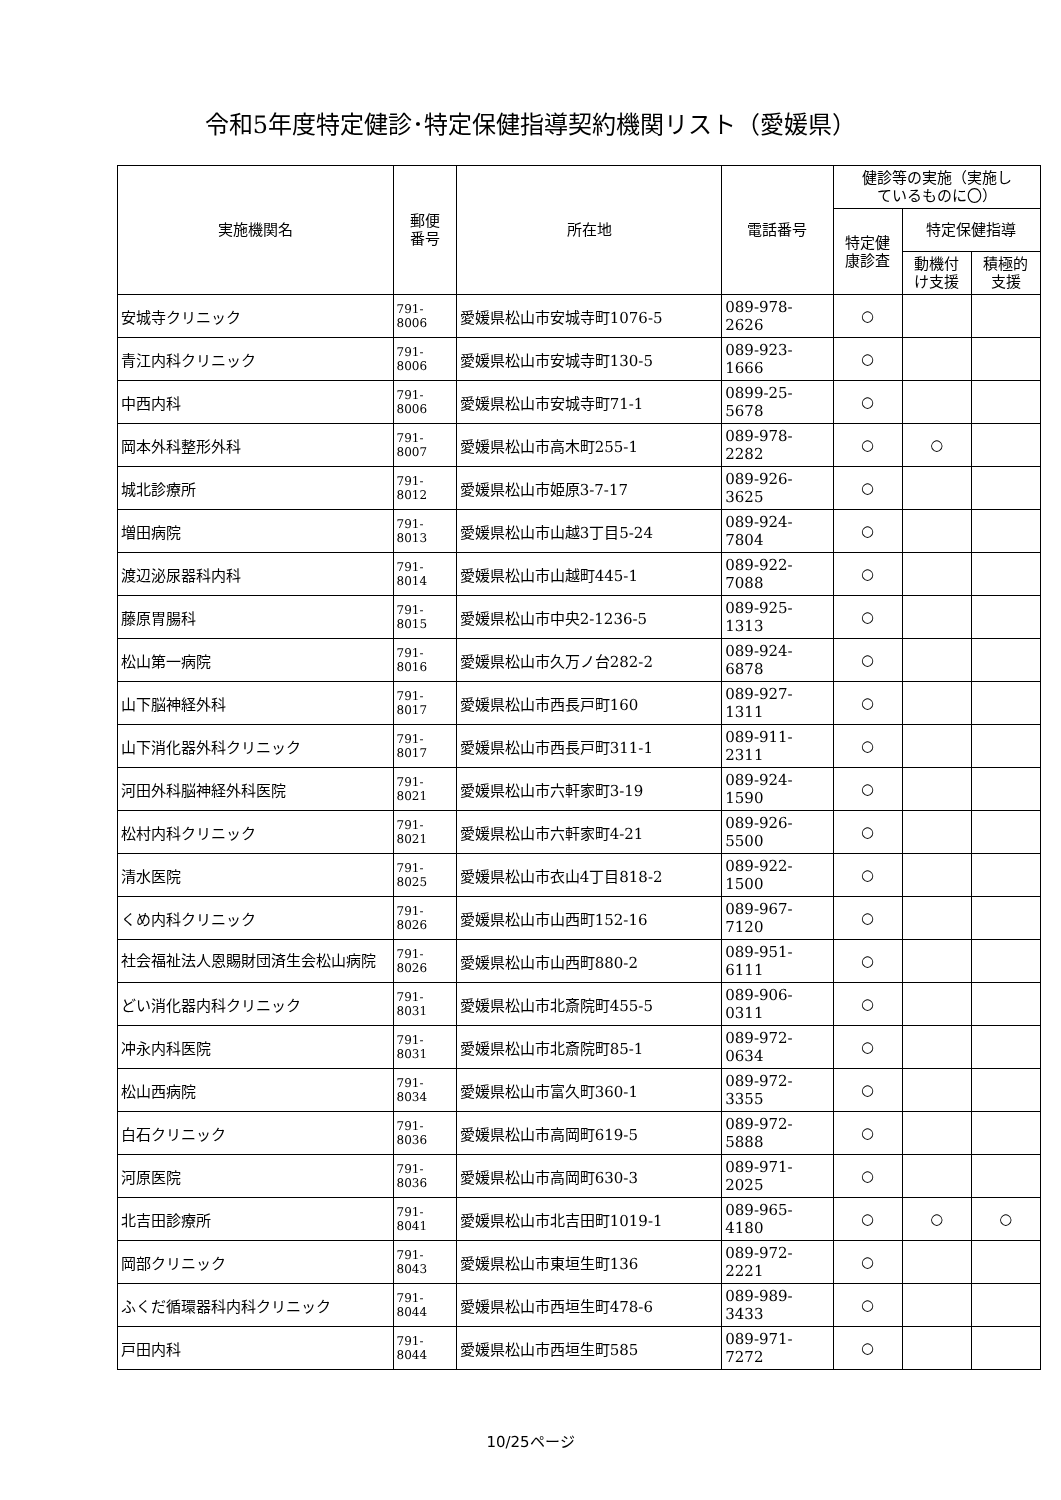令和5年度特定健診･特定保健指導契約機関リスト（愛媛県）
| 実施機関名 | 郵便 番号 | 所在地 | 電話番号 | 健診等の実施（実施し ているものに〇） | | |
| --- | --- | --- | --- | --- | --- | --- |
| | | | | 特定健 康診査 | 特定保健指導 | |
| | | | | | 動機付 け支援 | 積極的 支援 |
| 安城寺クリニック | 791-8006 | 愛媛県松山市安城寺町1076-5 | 089-978-2626 | ○ | | |
| 青江内科クリニック | 791-8006 | 愛媛県松山市安城寺町130-5 | 089-923-1666 | ○ | | |
| 中西内科 | 791-8006 | 愛媛県松山市安城寺町71-1 | 0899-25-5678 | ○ | | |
| 岡本外科整形外科 | 791-8007 | 愛媛県松山市高木町255-1 | 089-978-2282 | ○ | ○ | |
| 城北診療所 | 791-8012 | 愛媛県松山市姫原3-7-17 | 089-926-3625 | ○ | | |
| 増田病院 | 791-8013 | 愛媛県松山市山越3丁目5-24 | 089-924-7804 | ○ | | |
| 渡辺泌尿器科内科 | 791-8014 | 愛媛県松山市山越町445-1 | 089-922-7088 | ○ | | |
| 藤原胃腸科 | 791-8015 | 愛媛県松山市中央2-1236-5 | 089-925-1313 | ○ | | |
| 松山第一病院 | 791-8016 | 愛媛県松山市久万ノ台282-2 | 089-924-6878 | ○ | | |
| 山下脳神経外科 | 791-8017 | 愛媛県松山市西長戸町160 | 089-927-1311 | ○ | | |
| 山下消化器外科クリニック | 791-8017 | 愛媛県松山市西長戸町311-1 | 089-911-2311 | ○ | | |
| 河田外科脳神経外科医院 | 791-8021 | 愛媛県松山市六軒家町3-19 | 089-924-1590 | ○ | | |
| 松村内科クリニック | 791-8021 | 愛媛県松山市六軒家町4-21 | 089-926-5500 | ○ | | |
| 清水医院 | 791-8025 | 愛媛県松山市衣山4丁目818-2 | 089-922-1500 | ○ | | |
| くめ内科クリニック | 791-8026 | 愛媛県松山市山西町152-16 | 089-967-7120 | ○ | | |
| 社会福祉法人恩賜財団済生会松山病院 | 791-8026 | 愛媛県松山市山西町880-2 | 089-951-6111 | ○ | | |
| どい消化器内科クリニック | 791-8031 | 愛媛県松山市北斎院町455-5 | 089-906-0311 | ○ | | |
| 冲永内科医院 | 791-8031 | 愛媛県松山市北斎院町85-1 | 089-972-0634 | ○ | | |
| 松山西病院 | 791-8034 | 愛媛県松山市富久町360-1 | 089-972-3355 | ○ | | |
| 白石クリニック | 791-8036 | 愛媛県松山市高岡町619-5 | 089-972-5888 | ○ | | |
| 河原医院 | 791-8036 | 愛媛県松山市高岡町630-3 | 089-971-2025 | ○ | | |
| 北吉田診療所 | 791-8041 | 愛媛県松山市北吉田町1019-1 | 089-965-4180 | ○ | ○ | ○ |
| 岡部クリニック | 791-8043 | 愛媛県松山市東垣生町136 | 089-972-2221 | ○ | | |
| ふくだ循環器科内科クリニック | 791-8044 | 愛媛県松山市西垣生町478-6 | 089-989-3433 | ○ | | |
| 戸田内科 | 791-8044 | 愛媛県松山市西垣生町585 | 089-971-7272 | ○ | | |
10/25ページ